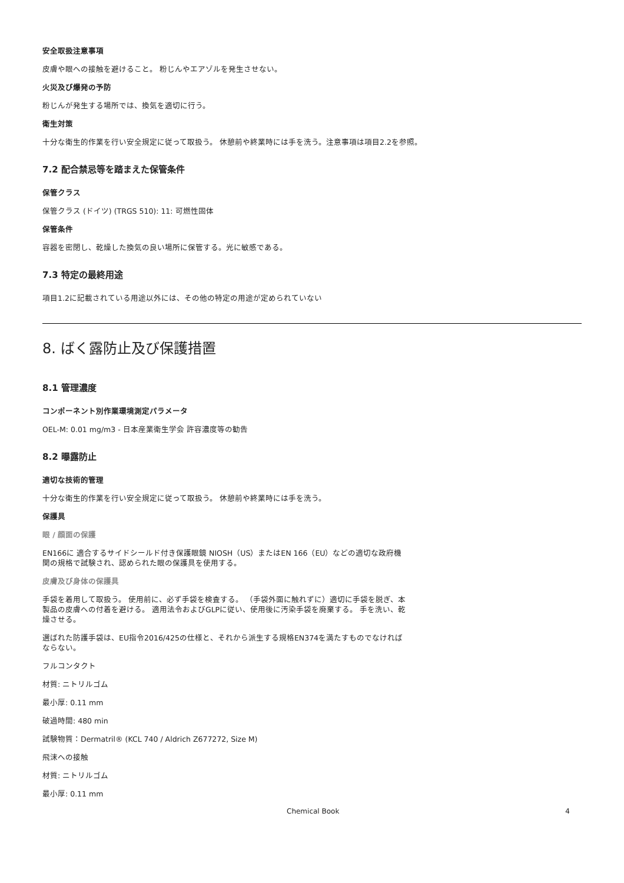安全取扱注意事項
皮膚や眼への接触を避けること。 粉じんやエアゾルを発生させない。
火災及び爆発の予防
粉じんが発生する場所では、換気を適切に行う。
衛生対策
十分な衛生的作業を行い安全規定に従って取扱う。 休憩前や終業時には手を洗う。注意事項は項目2.2を参照。
7.2 配合禁忌等を踏まえた保管条件
保管クラス
保管クラス (ドイツ) (TRGS 510): 11: 可燃性固体
保管条件
容器を密閉し、乾燥した換気の良い場所に保管する。光に敏感である。
7.3 特定の最終用途
項目1.2に記載されている用途以外には、その他の特定の用途が定められていない
8. ばく露防止及び保護措置
8.1 管理濃度
コンポーネント別作業環境測定パラメータ
OEL-M: 0.01 mg/m3 - 日本産業衛生学会 許容濃度等の勧告
8.2 曝露防止
適切な技術的管理
十分な衛生的作業を行い安全規定に従って取扱う。 休憩前や終業時には手を洗う。
保護具
眼 / 顔面の保護
EN166に 適合するサイドシールド付き保護眼鏡 NIOSH（US）またはEN 166（EU）などの適切な政府機関の規格で試験され、認められた眼の保護具を使用する。
皮膚及び身体の保護具
手袋を着用して取扱う。 使用前に、必ず手袋を検査する。 （手袋外面に触れずに）適切に手袋を脱ぎ、本製品の皮膚への付着を避ける。 適用法令およびGLPに従い、使用後に汚染手袋を廃棄する。 手を洗い、乾燥させる。
選ばれた防護手袋は、EU指令2016/425の仕様と、それから派生する規格EN374を満たすものでなければならない。
フルコンタクト
材質: ニトリルゴム
最小厚: 0.11 mm
破過時間: 480 min
試験物質：Dermatril® (KCL 740 / Aldrich Z677272, Size M)
飛沫への接触
材質: ニトリルゴム
最小厚: 0.11 mm
Chemical Book 4